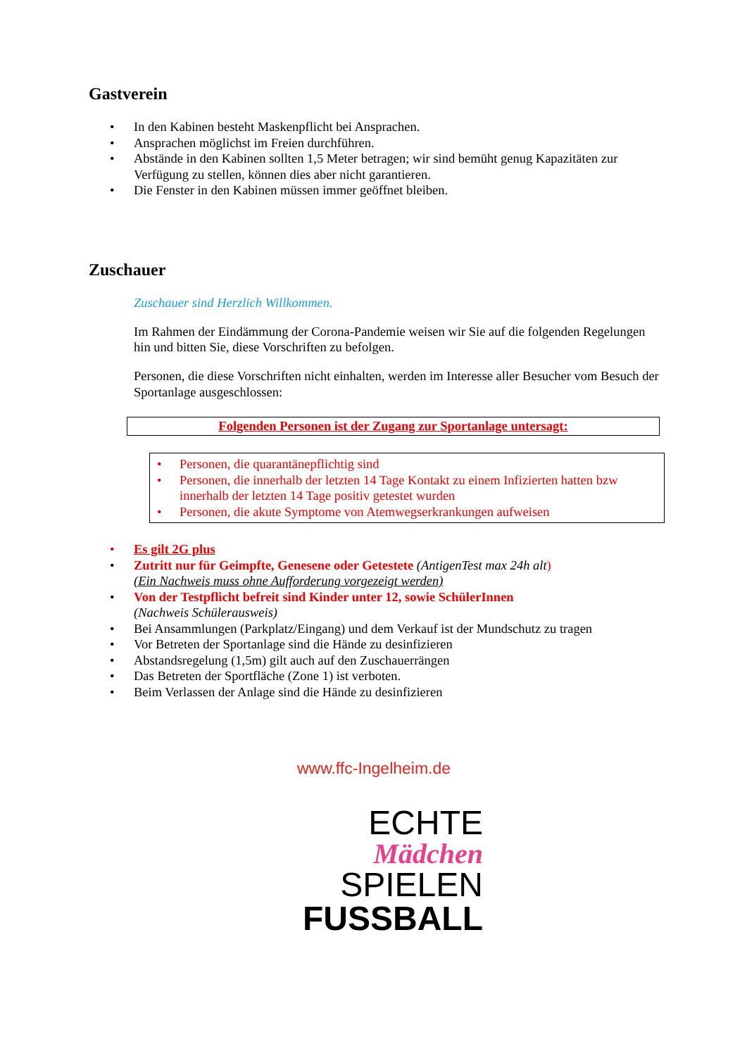Gastverein
• In den Kabinen besteht Maskenpflicht bei Ansprachen.
• Ansprachen möglichst im Freien durchführen.
• Abstände in den Kabinen sollten 1,5 Meter betragen; wir sind bemüht genug Kapazitäten zur Verfügung zu stellen, können dies aber nicht garantieren.
• Die Fenster in den Kabinen müssen immer geöffnet bleiben.
Zuschauer
Zuschauer sind Herzlich Willkommen.
Im Rahmen der Eindämmung der Corona-Pandemie weisen wir Sie auf die folgenden Regelungen hin und bitten Sie, diese Vorschriften zu befolgen.
Personen, die diese Vorschriften nicht einhalten, werden im Interesse aller Besucher vom Besuch der Sportanlage ausgeschlossen:
Folgenden Personen ist der Zugang zur Sportanlage untersagt:
• Personen, die quarantänepflichtig sind
• Personen, die innerhalb der letzten 14 Tage Kontakt zu einem Infizierten hatten bzw innerhalb der letzten 14 Tage positiv getestet wurden
• Personen, die akute Symptome von Atemwegserkrankungen aufweisen
• Es gilt 2G plus
• Zutritt nur für Geimpfte, Genesene oder Getestete (AntigenTest max 24h alt)
(Ein Nachweis muss ohne Aufforderung vorgezeigt werden)
• Von der Testpflicht befreit sind Kinder unter 12, sowie SchülerInnen
(Nachweis Schülerausweis)
• Bei Ansammlungen (Parkplatz/Eingang) und dem Verkauf ist der Mundschutz zu tragen
• Vor Betreten der Sportanlage sind die Hände zu desinfizieren
• Abstandsregelung (1,5m) gilt auch auf den Zuschauerrängen
• Das Betreten der Sportfläche (Zone 1) ist verboten.
• Beim Verlassen der Anlage sind die Hände zu desinfizieren
www.ffc-Ingelheim.de
ECHTE
Mädchen
SPIELEN
FUSSBALL